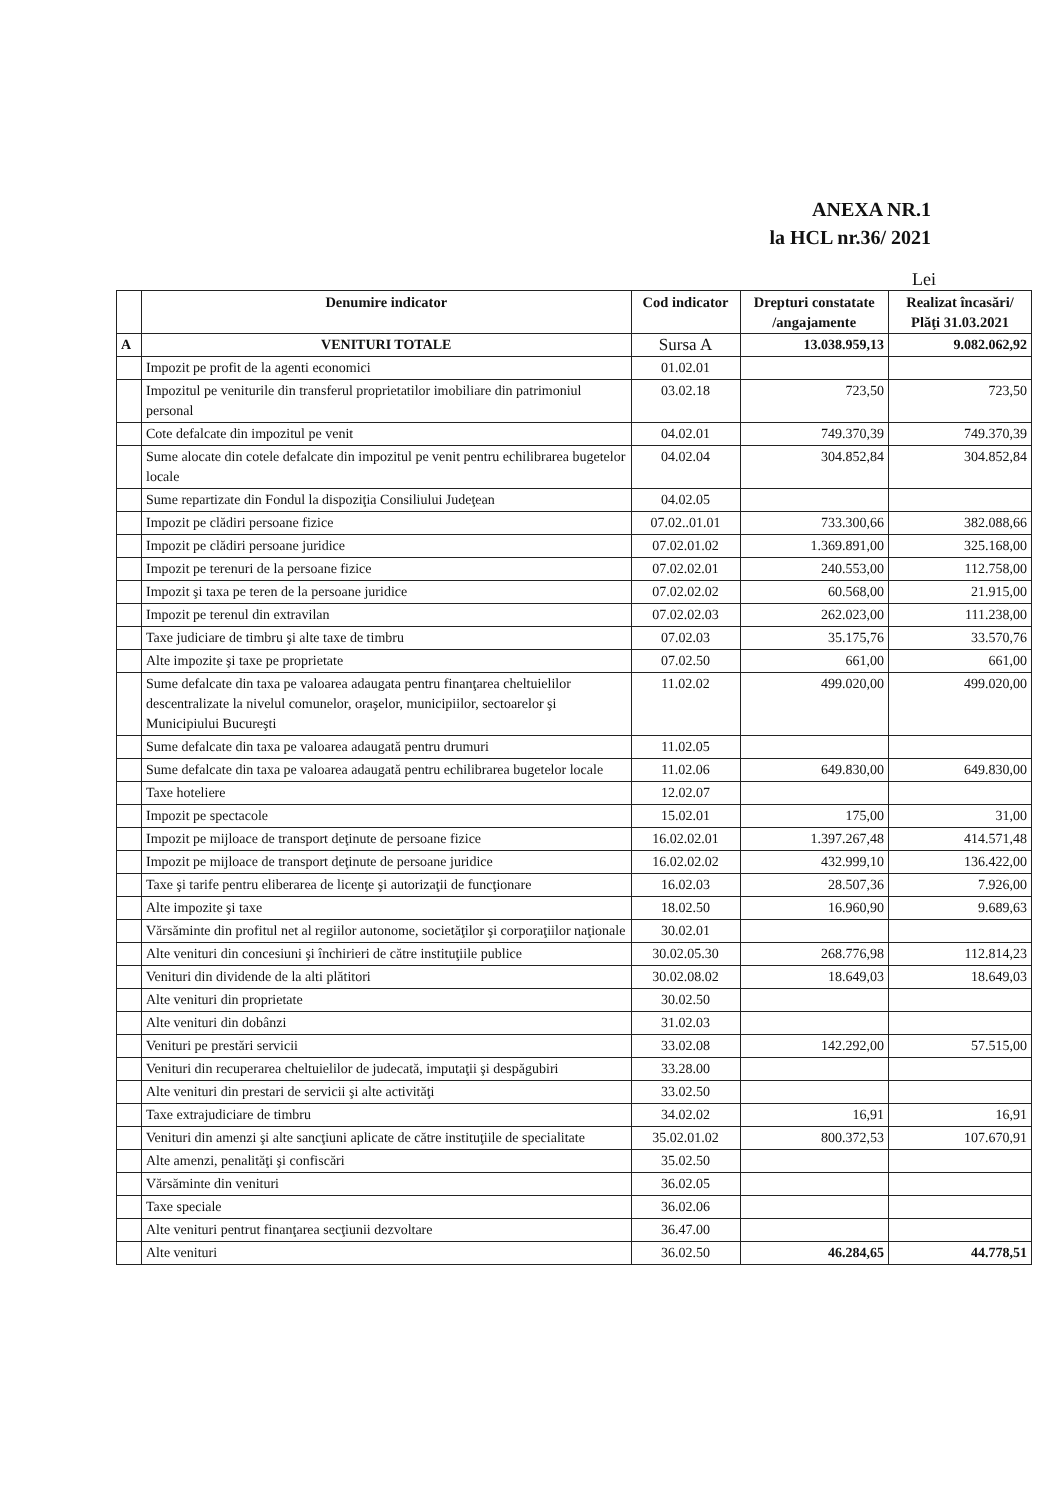ANEXA NR.1
la HCL nr.36/ 2021
Lei
| | Denumire indicator | Cod indicator | Drepturi constatate /angajamente | Realizat încasări/ Plăţi 31.03.2021 |
| --- | --- | --- | --- | --- |
| A | VENITURI TOTALE | Sursa A | 13.038.959,13 | 9.082.062,92 |
| | Impozit pe profit de la agenti economici | 01.02.01 | | |
| | Impozitul pe veniturile din transferul proprietatilor imobiliare din patrimoniul personal | 03.02.18 | 723,50 | 723,50 |
| | Cote defalcate din impozitul pe venit | 04.02.01 | 749.370,39 | 749.370,39 |
| | Sume alocate din cotele defalcate din impozitul pe venit pentru echilibrarea bugetelor locale | 04.02.04 | 304.852,84 | 304.852,84 |
| | Sume repartizate din Fondul la dispoziţia Consiliului Judeţean | 04.02.05 | | |
| | Impozit pe clădiri persoane fizice | 07.02..01.01 | 733.300,66 | 382.088,66 |
| | Impozit pe clădiri persoane juridice | 07.02.01.02 | 1.369.891,00 | 325.168,00 |
| | Impozit pe terenuri de la persoane fizice | 07.02.02.01 | 240.553,00 | 112.758,00 |
| | Impozit şi taxa pe teren de la persoane juridice | 07.02.02.02 | 60.568,00 | 21.915,00 |
| | Impozit pe terenul din extravilan | 07.02.02.03 | 262.023,00 | 111.238,00 |
| | Taxe judiciare de timbru şi alte taxe de timbru | 07.02.03 | 35.175,76 | 33.570,76 |
| | Alte impozite şi taxe pe proprietate | 07.02.50 | 661,00 | 661,00 |
| | Sume defalcate din taxa pe valoarea adaugata pentru finanţarea cheltuielilor descentralizate la nivelul comunelor, oraşelor, municipiilor, sectoarelor şi Municipiului Bucureşti | 11.02.02 | 499.020,00 | 499.020,00 |
| | Sume defalcate din taxa pe valoarea adaugată pentru drumuri | 11.02.05 | | |
| | Sume defalcate din taxa pe valoarea adaugată pentru echilibrarea bugetelor locale | 11.02.06 | 649.830,00 | 649.830,00 |
| | Taxe hoteliere | 12.02.07 | | |
| | Impozit pe spectacole | 15.02.01 | 175,00 | 31,00 |
| | Impozit pe mijloace de transport deţinute de persoane fizice | 16.02.02.01 | 1.397.267,48 | 414.571,48 |
| | Impozit pe mijloace de transport deţinute de persoane juridice | 16.02.02.02 | 432.999,10 | 136.422,00 |
| | Taxe şi tarife pentru eliberarea de licenţe şi autorizaţii de funcţionare | 16.02.03 | 28.507,36 | 7.926,00 |
| | Alte impozite şi taxe | 18.02.50 | 16.960,90 | 9.689,63 |
| | Vărsăminte din profitul net al regiilor autonome, societăţilor şi corporaţiilor naţionale | 30.02.01 | | |
| | Alte venituri din concesiuni şi închirieri de către instituţiile publice | 30.02.05.30 | 268.776,98 | 112.814,23 |
| | Venituri din dividende de la alti plătitori | 30.02.08.02 | 18.649,03 | 18.649,03 |
| | Alte venituri din proprietate | 30.02.50 | | |
| | Alte venituri din dobânzi | 31.02.03 | | |
| | Venituri pe prestări servicii | 33.02.08 | 142.292,00 | 57.515,00 |
| | Venituri din recuperarea cheltuielilor de judecată, imputaţii şi despăgubiri | 33.28.00 | | |
| | Alte venituri din prestari de servicii şi alte activităţi | 33.02.50 | | |
| | Taxe extrajudiciare de timbru | 34.02.02 | 16,91 | 16,91 |
| | Venituri din amenzi şi alte sancţiuni aplicate de către instituţiile de specialitate | 35.02.01.02 | 800.372,53 | 107.670,91 |
| | Alte amenzi, penalităţi şi confiscări | 35.02.50 | | |
| | Vărsăminte din venituri | 36.02.05 | | |
| | Taxe speciale | 36.02.06 | | |
| | Alte venituri pentrut finanţarea secţiunii dezvoltare | 36.47.00 | | |
| | Alte venituri | 36.02.50 | 46.284,65 | 44.778,51 |